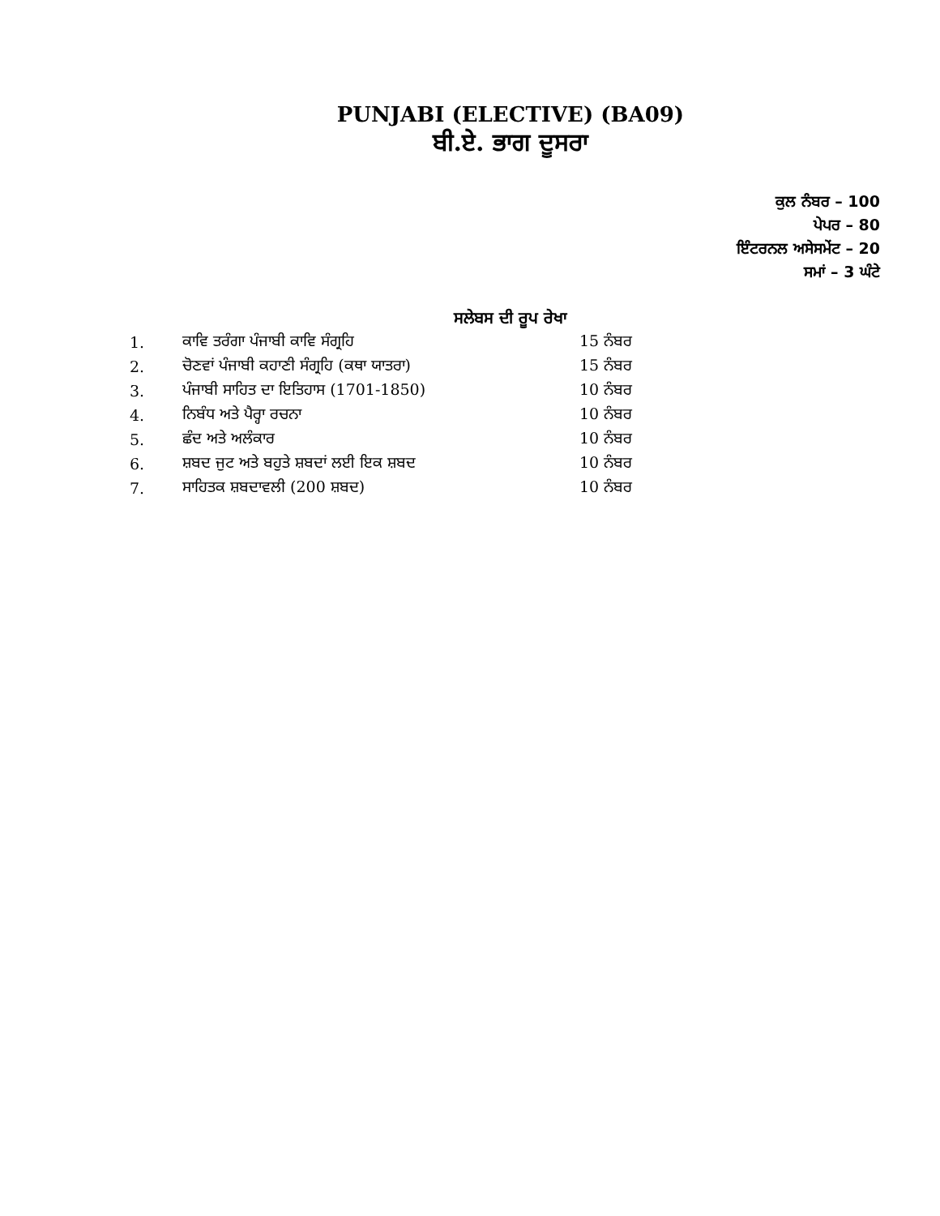PUNJABI (ELECTIVE) (BA09)
ਬੀ.ਏ. ਭਾਗ ਦੂਸਰਾ
ਕੁਲ ਨੰਬਰ – 100
ਪੇਪਰ – 80
ਇੰਟਰਨਲ ਅਸੇਸਮੇਂਟ – 20
ਸਮਾਂ – 3 ਘੰਟੇ
ਸਲੇਬਸ ਦੀ ਰੂਪ ਰੇਖਾ
| 1. | ਕਾਵਿ ਤਰੰਗਾ ਪੰਜਾਬੀ ਕਾਵਿ ਸੰਗ੍ਰਹਿ | 15 ਨੰਬਰ |
| 2. | ਚੋਣਵਾਂ ਪੰਜਾਬੀ ਕਹਾਣੀ ਸੰਗ੍ਰਹਿ (ਕਥਾ ਯਾਤਰਾ) | 15 ਨੰਬਰ |
| 3. | ਪੰਜਾਬੀ ਸਾਹਿਤ ਦਾ ਇਤਿਹਾਸ (1701-1850) | 10 ਨੰਬਰ |
| 4. | ਨਿਬੰਧ ਅਤੇ ਪੈਰ੍ਹਾ ਰਚਨਾ | 10 ਨੰਬਰ |
| 5. | ਛੰਦ ਅਤੇ ਅਲੰਕਾਰ | 10 ਨੰਬਰ |
| 6. | ਸ਼ਬਦ ਜੁਟ ਅਤੇ ਬਹੁਤੇ ਸ਼ਬਦਾਂ ਲਈ ਇਕ ਸ਼ਬਦ | 10 ਨੰਬਰ |
| 7. | ਸਾਹਿਤਕ ਸ਼ਬਦਾਵਲੀ (200 ਸ਼ਬਦ) | 10 ਨੰਬਰ |